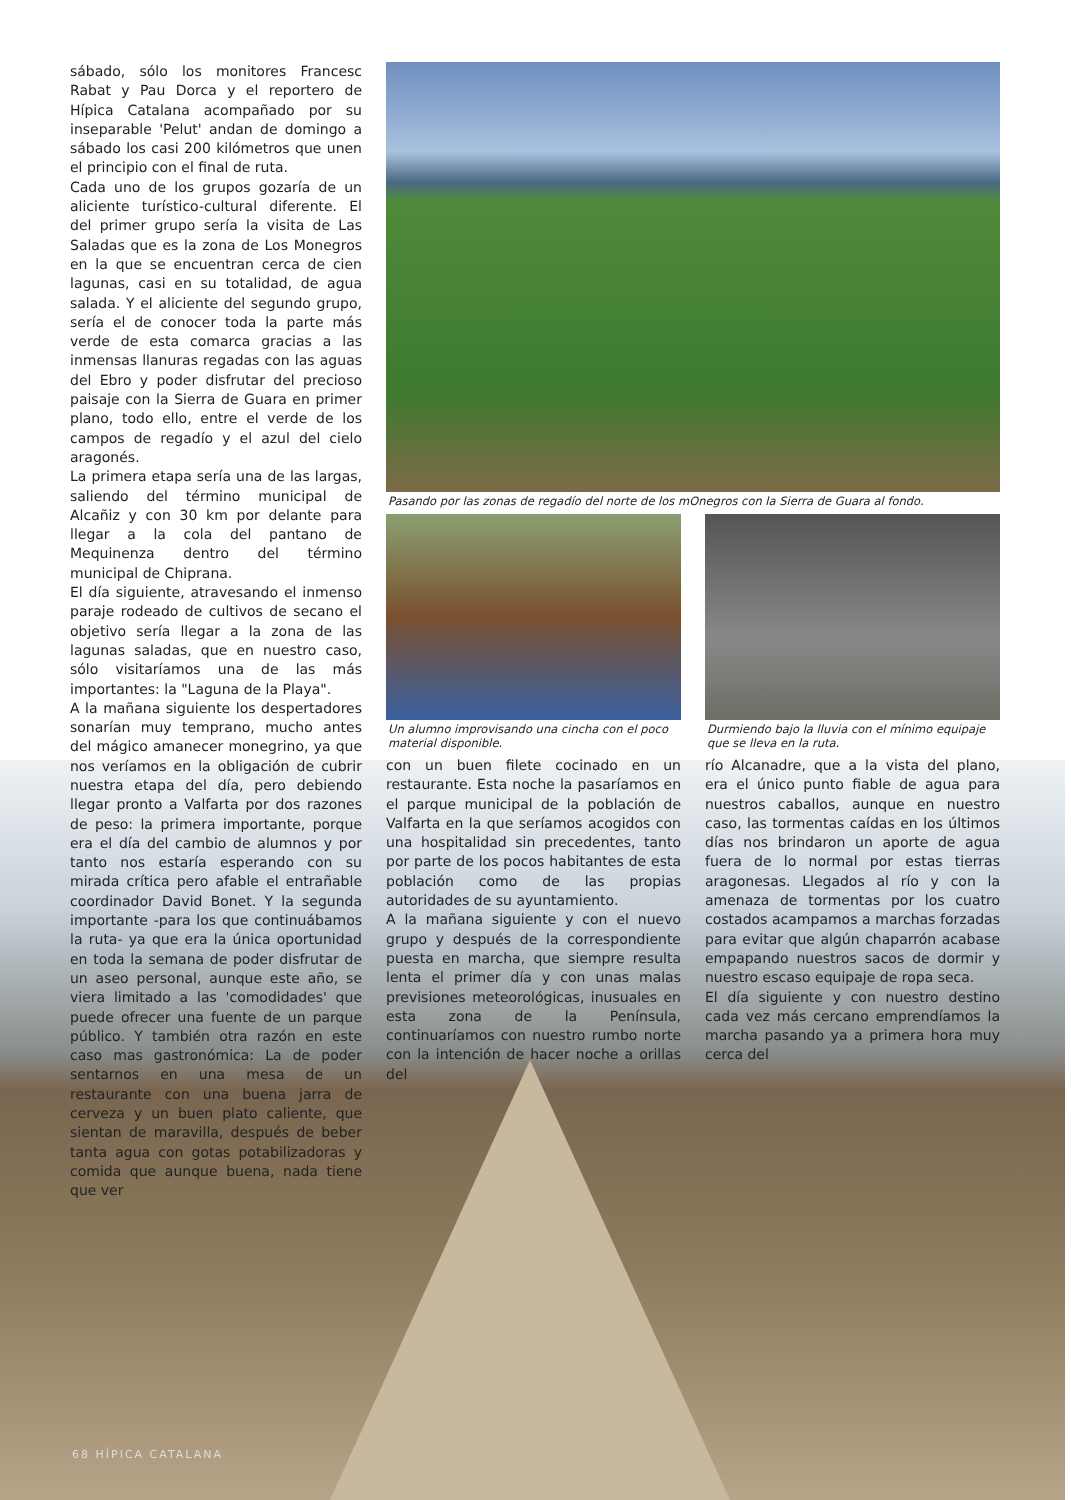sábado, sólo los monitores Francesc Rabat y Pau Dorca y el reportero de Hípica Catalana acompañado por su inseparable 'Pelut' andan de domingo a sábado los casi 200 kilómetros que unen el principio con el final de ruta.
Cada uno de los grupos gozaría de un aliciente turístico-cultural diferente. El del primer grupo sería la visita de Las Saladas que es la zona de Los Monegros en la que se encuentran cerca de cien lagunas, casi en su totalidad, de agua salada. Y el aliciente del segundo grupo, sería el de conocer toda la parte más verde de esta comarca gracias a las inmensas llanuras regadas con las aguas del Ebro y poder disfrutar del precioso paisaje con la Sierra de Guara en primer plano, todo ello, entre el verde de los campos de regadío y el azul del cielo aragonés.
La primera etapa sería una de las largas, saliendo del término municipal de Alcañiz y con 30 km por delante para llegar a la cola del pantano de Mequinenza dentro del término municipal de Chiprana.
El día siguiente, atravesando el inmenso paraje rodeado de cultivos de secano el objetivo sería llegar a la zona de las lagunas saladas, que en nuestro caso, sólo visitaríamos una de las más importantes: la "Laguna de la Playa".
A la mañana siguiente los despertadores sonarían muy temprano, mucho antes del mágico amanecer monegrino, ya que nos veríamos en la obligación de cubrir nuestra etapa del día, pero debiendo llegar pronto a Valfarta por dos razones de peso: la primera importante, porque era el día del cambio de alumnos y por tanto nos estaría esperando con su mirada crítica pero afable el entrañable coordinador David Bonet. Y la segunda importante -para los que continuábamos la ruta- ya que era la única oportunidad en toda la semana de poder disfrutar de un aseo personal, aunque este año, se viera limitado a las 'comodidades' que puede ofrecer una fuente de un parque público. Y también otra razón en este caso mas gastronómica: La de poder sentarnos en una mesa de un restaurante con una buena jarra de cerveza y un buen plato caliente, que sientan de maravilla, después de beber tanta agua con gotas potabilizadoras y comida que aunque buena, nada tiene que ver
Pasando por las zonas de regadío del norte de los mOnegros con la Sierra de Guara al fondo.
Un alumno improvisando una cincha con el poco material disponible.
con un buen filete cocinado en un restaurante. Esta noche la pasaríamos en el parque municipal de la población de Valfarta en la que seríamos acogidos con una hospitalidad sin precedentes, tanto por parte de los pocos habitantes de esta población como de las propias autoridades de su ayuntamiento.
A la mañana siguiente y con el nuevo grupo y después de la correspondiente puesta en marcha, que siempre resulta lenta el primer día y con unas malas previsiones meteorológicas, inusuales en esta zona de la Península, continuaríamos con nuestro rumbo norte con la intención de hacer noche a orillas del
Durmiendo bajo la lluvia con el mínimo equipaje que se lleva en la ruta.
río Alcanadre, que a la vista del plano, era el único punto fiable de agua para nuestros caballos, aunque en nuestro caso, las tormentas caídas en los últimos días nos brindaron un aporte de agua fuera de lo normal por estas tierras aragonesas. Llegados al río y con la amenaza de tormentas por los cuatro costados acampamos a marchas forzadas para evitar que algún chaparrón acabase empapando nuestros sacos de dormir y nuestro escaso equipaje de ropa seca.
El día siguiente y con nuestro destino cada vez más cercano emprendíamos la marcha pasando ya a primera hora muy cerca del
68 HÍPICA CATALANA